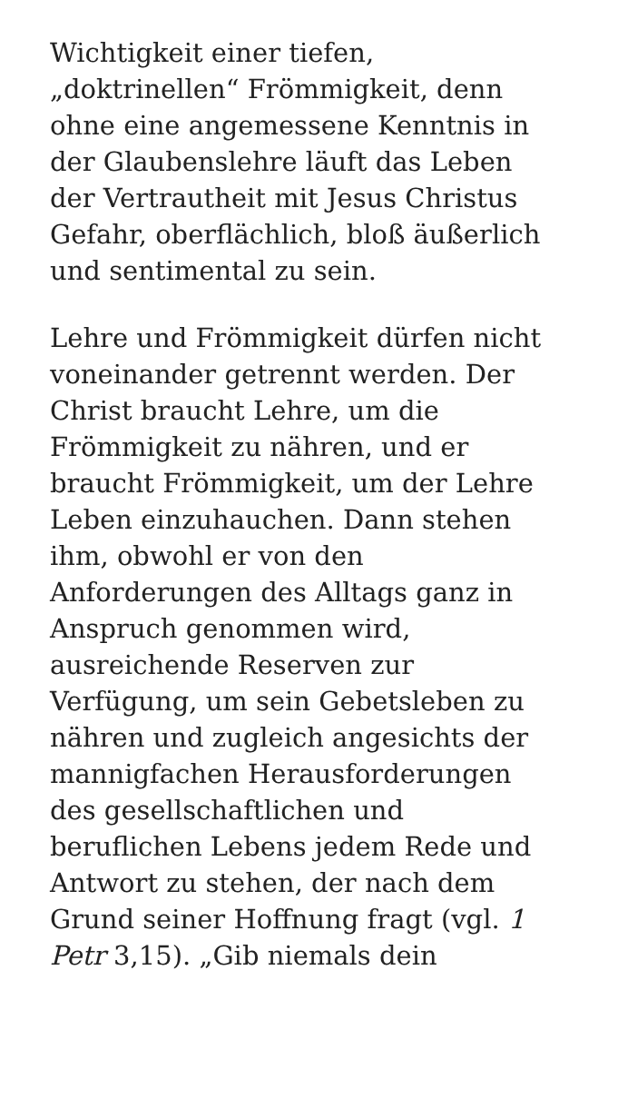Wichtigkeit einer tiefen,
„doktrinellen“ Frömmigkeit, denn
ohne eine angemessene Kenntnis in
der Glaubenslehre läuft das Leben
der Vertrautheit mit Jesus Christus
Gefahr, oberflächlich, bloß äußerlich
und sentimental zu sein.
Lehre und Frömmigkeit dürfen nicht
voneinander getrennt werden. Der
Christ braucht Lehre, um die
Frömmigkeit zu nähren, und er
braucht Frömmigkeit, um der Lehre
Leben einzuhauchen. Dann stehen
ihm, obwohl er von den
Anforderungen des Alltags ganz in
Anspruch genommen wird,
ausreichende Reserven zur
Verfügung, um sein Gebetsleben zu
nähren und zugleich angesichts der
mannigfachen Herausforderungen
des gesellschaftlichen und
beruflichen Lebens jedem Rede und
Antwort zu stehen, der nach dem
Grund seiner Hoffnung fragt (vgl. 1
Petr 3,15). „Gib niemals dein